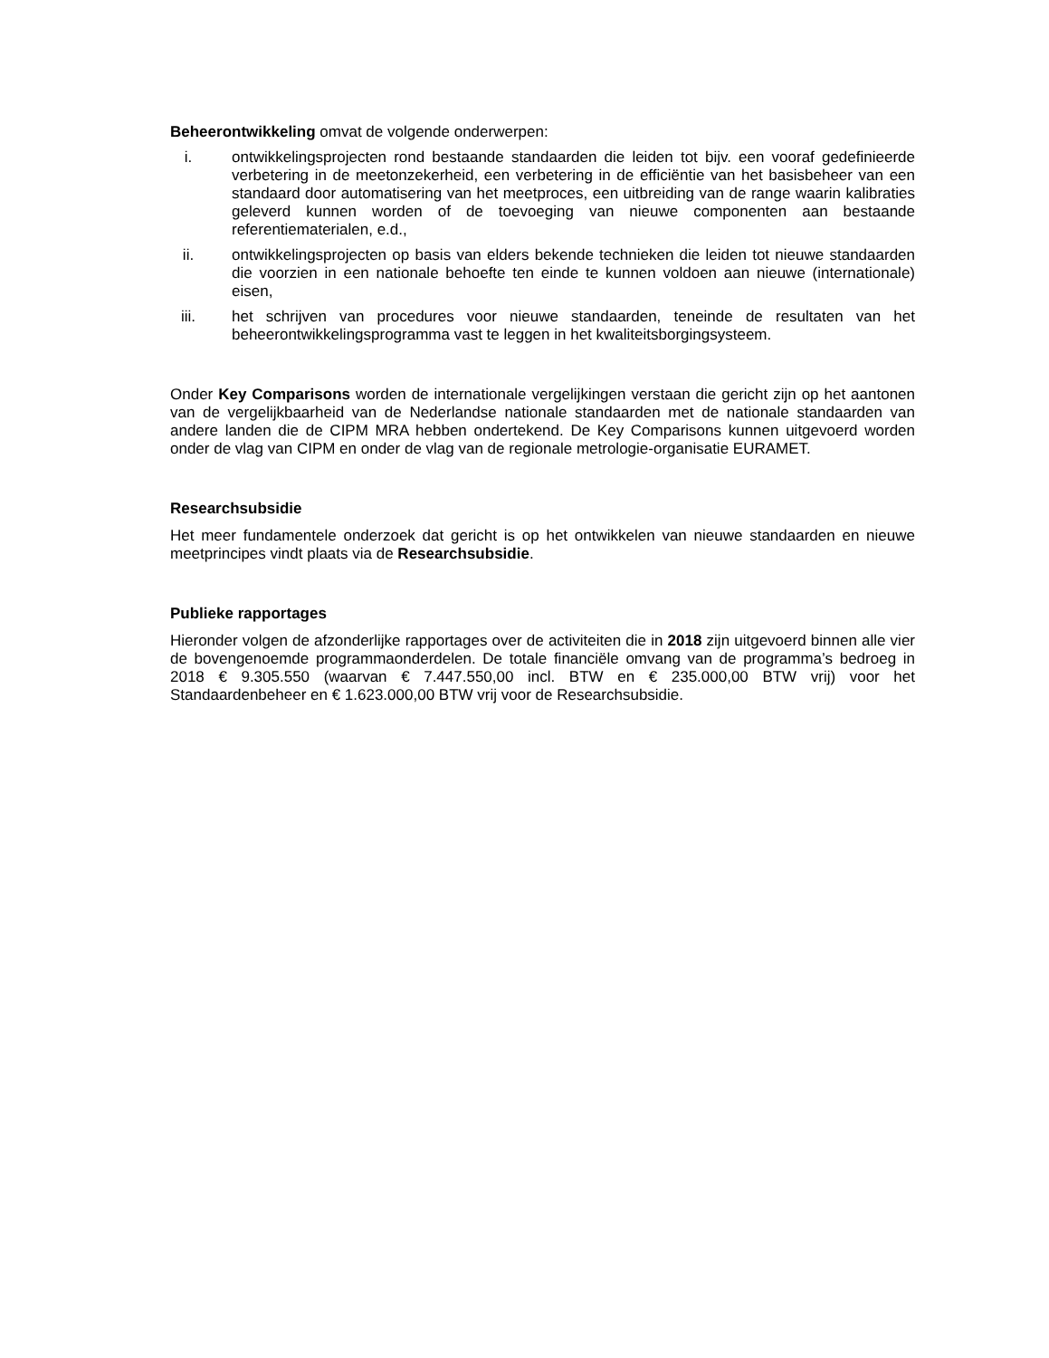Beheerontwikkeling omvat de volgende onderwerpen:
i. ontwikkelingsprojecten rond bestaande standaarden die leiden tot bijv. een vooraf gedefinieerde verbetering in de meetonzekerheid, een verbetering in de efficiëntie van het basisbeheer van een standaard door automatisering van het meetproces, een uitbreiding van de range waarin kalibraties geleverd kunnen worden of de toevoeging van nieuwe componenten aan bestaande referentiematerialen, e.d.,
ii. ontwikkelingsprojecten op basis van elders bekende technieken die leiden tot nieuwe standaarden die voorzien in een nationale behoefte ten einde te kunnen voldoen aan nieuwe (internationale) eisen,
iii. het schrijven van procedures voor nieuwe standaarden, teneinde de resultaten van het beheerontwikkelingsprogramma vast te leggen in het kwaliteitsborgingsysteem.
Onder Key Comparisons worden de internationale vergelijkingen verstaan die gericht zijn op het aantonen van de vergelijkbaarheid van de Nederlandse nationale standaarden met de nationale standaarden van andere landen die de CIPM MRA hebben ondertekend. De Key Comparisons kunnen uitgevoerd worden onder de vlag van CIPM en onder de vlag van de regionale metrologie-organisatie EURAMET.
Researchsubsidie
Het meer fundamentele onderzoek dat gericht is op het ontwikkelen van nieuwe standaarden en nieuwe meetprincipes vindt plaats via de Researchsubsidie.
Publieke rapportages
Hieronder volgen de afzonderlijke rapportages over de activiteiten die in 2018 zijn uitgevoerd binnen alle vier de bovengenoemde programmaonderdelen. De totale financiële omvang van de programma’s bedroeg in 2018 € 9.305.550 (waarvan € 7.447.550,00 incl. BTW en € 235.000,00 BTW vrij) voor het Standaardenbeheer en € 1.623.000,00 BTW vrij voor de Researchsubsidie.